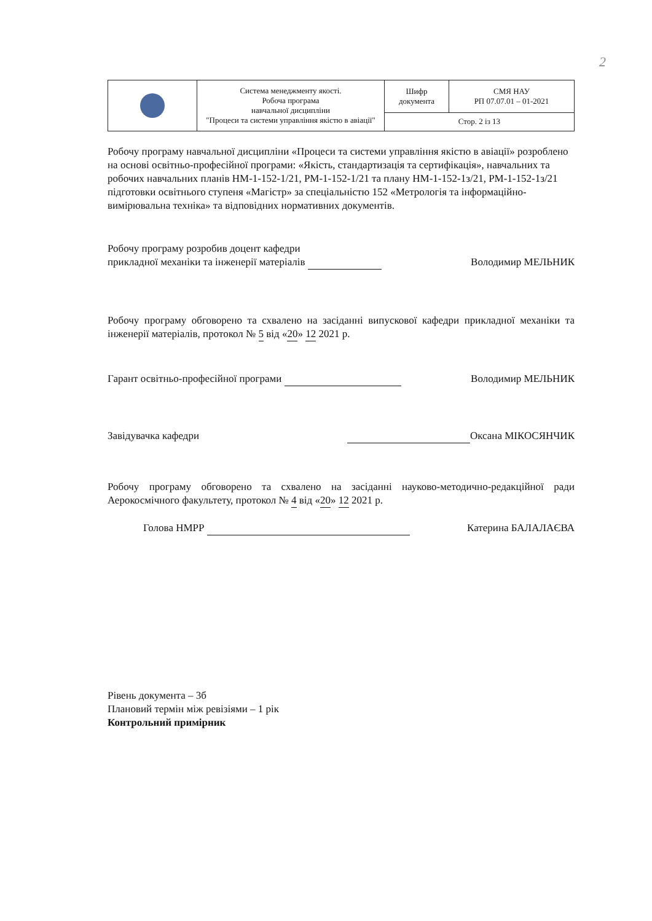2
| | Система менеджменту якості. Робоча програма навчальної дисципліни "Процеси та системи управління якістю в авіації" | Шифр документа | СМЯ НАУ РП 07.07.01 – 01-2021 |
| | | Стор. 2 із 13 | |
Робочу програму навчальної дисципліни «Процеси та системи управління якістю в авіації» розроблено на основі освітньо-професійної програми: «Якість, стандартизація та сертифікація», навчальних та робочих навчальних планів НМ-1-152-1/21, РМ-1-152-1/21 та плану НМ-1-152-1з/21, РМ-1-152-1з/21 підготовки освітнього ступеня «Магістр» за спеціальністю 152 «Метрологія та інформаційно-вимірювальна техніка» та відповідних нормативних документів.
Робочу програму розробив доцент кафедри
прикладної механіки та інженерії матеріалів Володимир МЕЛЬНИК
Робочу програму обговорено та схвалено на засіданні випускової кафедри прикладної механіки та інженерії матеріалів, протокол № 5 від «20» 12 2021 р.
Гарант освітньо-професійної програми Володимир МЕЛЬНИК
Завідувачка кафедри Оксана МІКОСЯНЧИК
Робочу програму обговорено та схвалено на засіданні науково-методично-редакційної ради Аерокосмічного факультету, протокол № 4 від «20» 12 2021 р.
Голова НМРР Катерина БАЛАЛАЄВА
Рівень документа – 3б
Плановий термін між ревізіями – 1 рік
Контрольний примірник